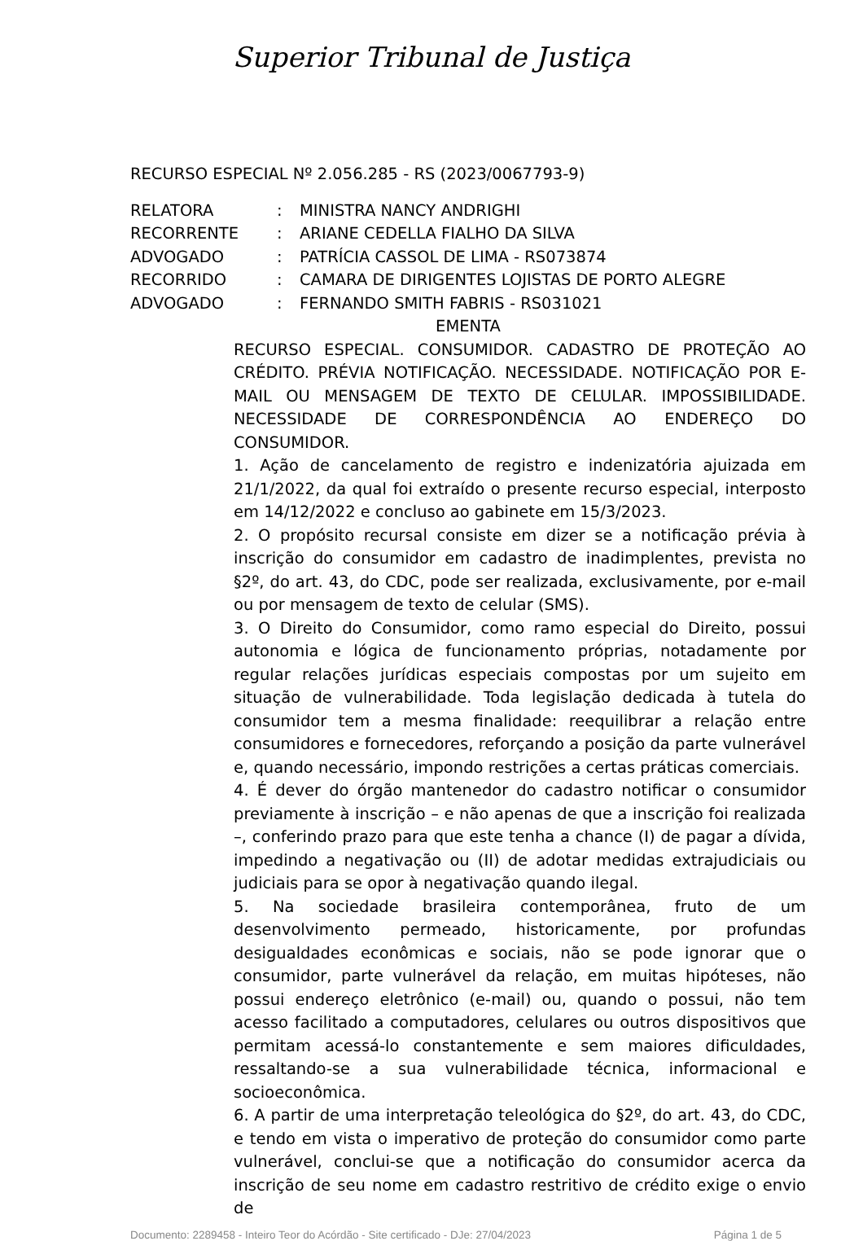Superior Tribunal de Justiça
RECURSO ESPECIAL Nº 2.056.285 - RS (2023/0067793-9)
RELATORA: MINISTRA NANCY ANDRIGHI
RECORRENTE: ARIANE CEDELLA FIALHO DA SILVA
ADVOGADO: PATRÍCIA CASSOL DE LIMA - RS073874
RECORRIDO: CAMARA DE DIRIGENTES LOJISTAS DE PORTO ALEGRE
ADVOGADO: FERNANDO SMITH FABRIS - RS031021
EMENTA
RECURSO ESPECIAL. CONSUMIDOR. CADASTRO DE PROTEÇÃO AO CRÉDITO. PRÉVIA NOTIFICAÇÃO. NECESSIDADE. NOTIFICAÇÃO POR E-MAIL OU MENSAGEM DE TEXTO DE CELULAR. IMPOSSIBILIDADE. NECESSIDADE DE CORRESPONDÊNCIA AO ENDEREÇO DO CONSUMIDOR.
1. Ação de cancelamento de registro e indenizatória ajuizada em 21/1/2022, da qual foi extraído o presente recurso especial, interposto em 14/12/2022 e concluso ao gabinete em 15/3/2023.
2. O propósito recursal consiste em dizer se a notificação prévia à inscrição do consumidor em cadastro de inadimplentes, prevista no §2º, do art. 43, do CDC, pode ser realizada, exclusivamente, por e-mail ou por mensagem de texto de celular (SMS).
3. O Direito do Consumidor, como ramo especial do Direito, possui autonomia e lógica de funcionamento próprias, notadamente por regular relações jurídicas especiais compostas por um sujeito em situação de vulnerabilidade. Toda legislação dedicada à tutela do consumidor tem a mesma finalidade: reequilibrar a relação entre consumidores e fornecedores, reforçando a posição da parte vulnerável e, quando necessário, impondo restrições a certas práticas comerciais.
4. É dever do órgão mantenedor do cadastro notificar o consumidor previamente à inscrição – e não apenas de que a inscrição foi realizada –, conferindo prazo para que este tenha a chance (I) de pagar a dívida, impedindo a negativação ou (II) de adotar medidas extrajudiciais ou judiciais para se opor à negativação quando ilegal.
5. Na sociedade brasileira contemporânea, fruto de um desenvolvimento permeado, historicamente, por profundas desigualdades econômicas e sociais, não se pode ignorar que o consumidor, parte vulnerável da relação, em muitas hipóteses, não possui endereço eletrônico (e-mail) ou, quando o possui, não tem acesso facilitado a computadores, celulares ou outros dispositivos que permitam acessá-lo constantemente e sem maiores dificuldades, ressaltando-se a sua vulnerabilidade técnica, informacional e socioeconômica.
6. A partir de uma interpretação teleológica do §2º, do art. 43, do CDC, e tendo em vista o imperativo de proteção do consumidor como parte vulnerável, conclui-se que a notificação do consumidor acerca da inscrição de seu nome em cadastro restritivo de crédito exige o envio de
Documento: 2289458 - Inteiro Teor do Acórdão - Site certificado - DJe: 27/04/2023 Página 1 de 5